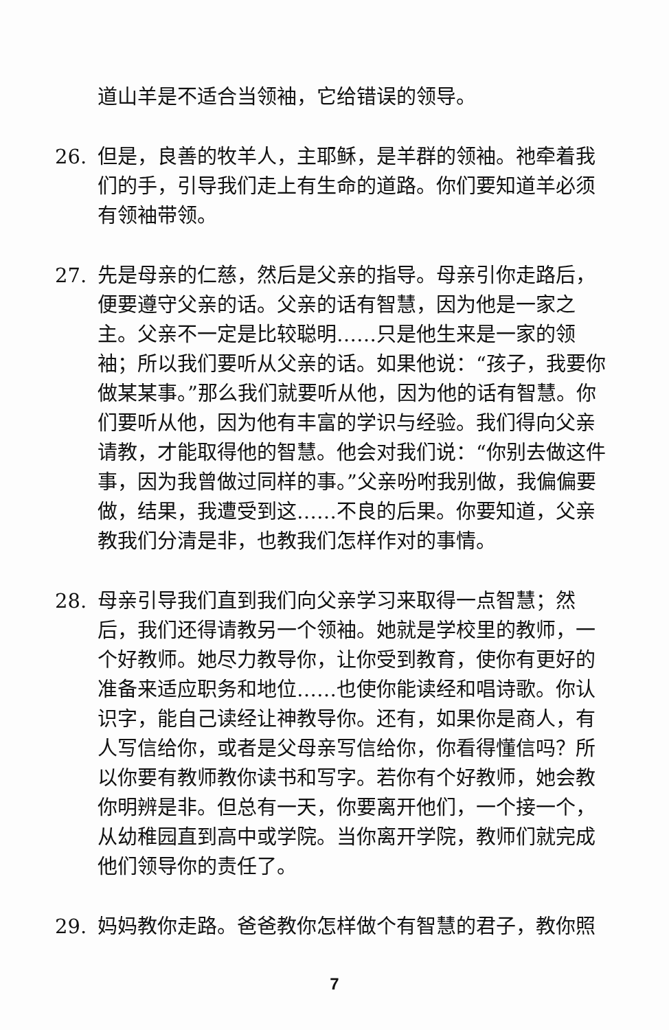道山羊是不适合当领袖，它给错误的领导。
26. 但是，良善的牧羊人，主耶稣，是羊群的领袖。祂牵着我们的手，引导我们走上有生命的道路。你们要知道羊必须有领袖带领。
27. 先是母亲的仁慈，然后是父亲的指导。母亲引你走路后，便要遵守父亲的话。父亲的话有智慧，因为他是一家之主。父亲不一定是比较聪明……只是他生来是一家的领袖；所以我们要听从父亲的话。如果他说：“孩子，我要你做某某事。”那么我们就要听从他，因为他的话有智慧。你们要听从他，因为他有丰富的学识与经验。我们得向父亲请教，才能取得他的智慧。他会对我们说：“你别去做这件事，因为我曾做过同样的事。”父亲吩咐我别做，我偏偏要做，结果，我遭受到这……不良的后果。你要知道，父亲教我们分清是非，也教我们怎样作对的事情。
28. 母亲引导我们直到我们向父亲学习来取得一点智慧；然后，我们还得请教另一个领袖。她就是学校里的教师，一个好教师。她尽力教导你，让你受到教育，使你有更好的准备来适应职务和地位……也使你能读经和唱诗歌。你认识字，能自己读经让神教导你。还有，如果你是商人，有人写信给你，或者是父母亲写信给你，你看得懂信吗？所以你要有教师教你读书和写字。若你有个好教师，她会教你明辨是非。但总有一天，你要离开他们，一个接一个，从幼稚园直到高中或学院。当你离开学院，教师们就完成他们领导你的责任了。
29. 妈妈教你走路。爸爸教你怎样做个有智慧的君子，教你照
7